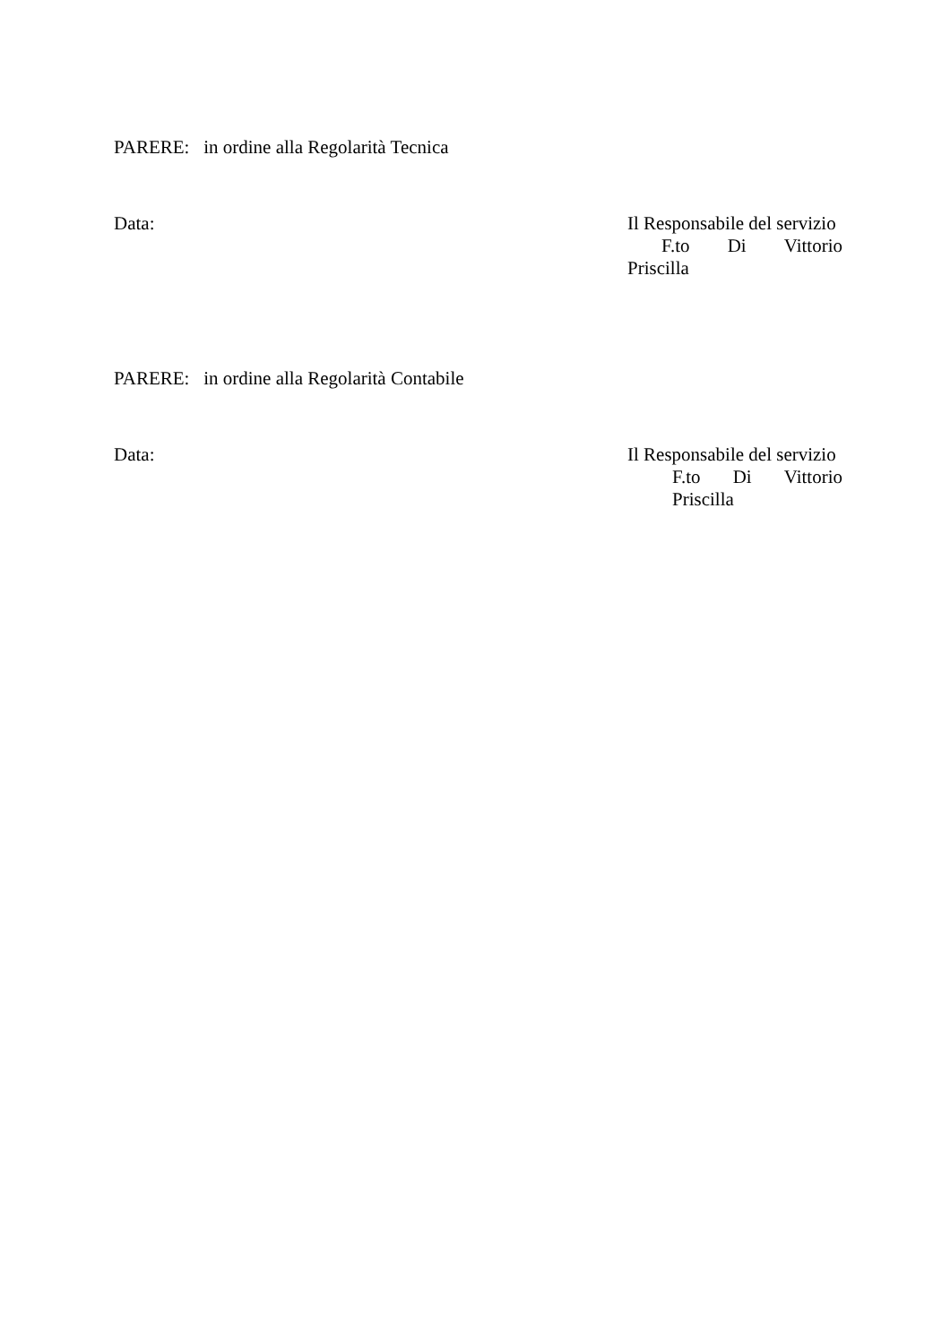PARERE: in ordine alla Regolarità Tecnica
Data:
Il Responsabile del servizio
F.to Di Vittorio
Priscilla
PARERE: in ordine alla Regolarità Contabile
Data:
Il Responsabile del servizio
F.to Di Vittorio
Priscilla